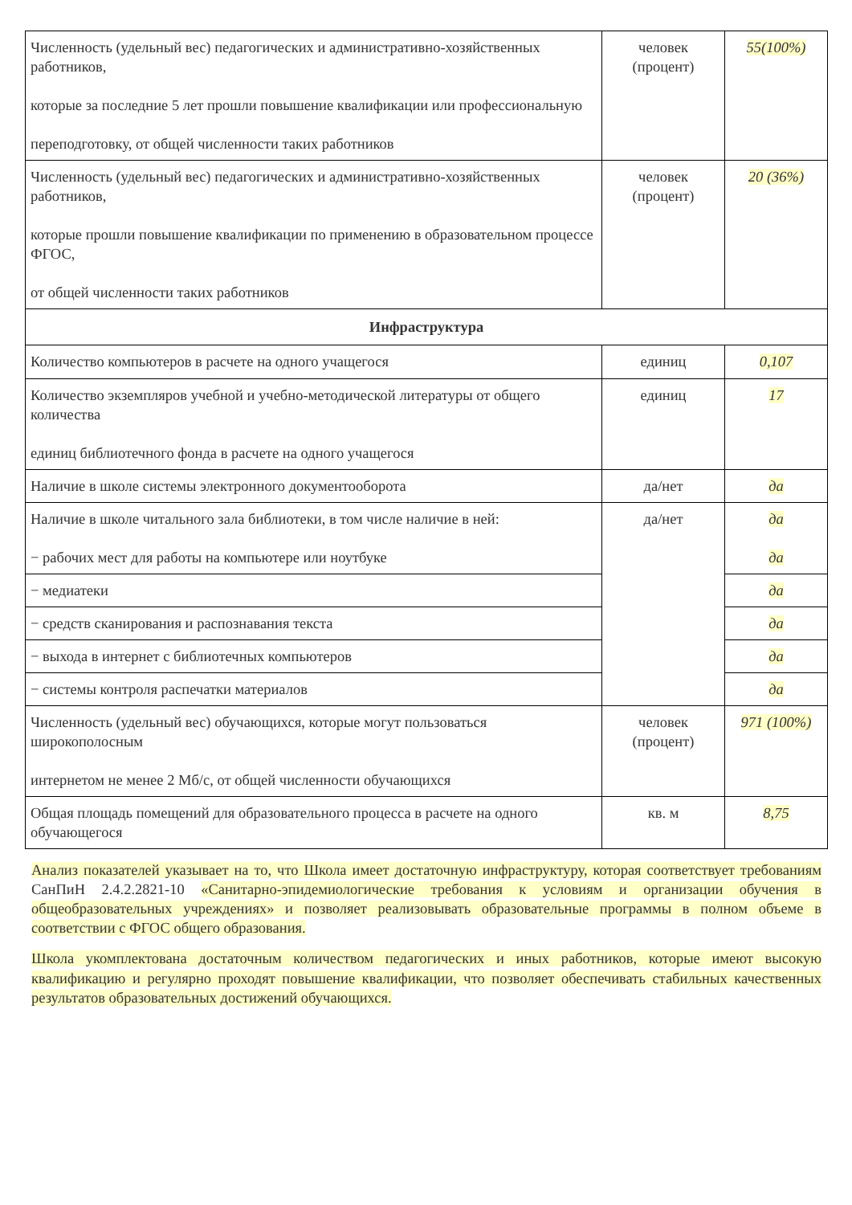| Численность (удельный вес) педагогических и административно-хозяйственных работников, которые за последние 5 лет прошли повышение квалификации или профессиональную переподготовку, от общей численности таких работников | человек (процент) | 55(100%) |
| Численность (удельный вес) педагогических и административно-хозяйственных работников, которые прошли повышение квалификации по применению в образовательном процессе ФГОС, от общей численности таких работников | человек (процент) | 20 (36%) |
| Инфраструктура | | |
| Количество компьютеров в расчете на одного учащегося | единиц | 0,107 |
| Количество экземпляров учебной и учебно-методической литературы от общего количества единиц библиотечного фонда в расчете на одного учащегося | единиц | 17 |
| Наличие в школе системы электронного документооборота | да/нет | да |
| Наличие в школе читального зала библиотеки, в том числе наличие в ней: − рабочих мест для работы на компьютере или ноутбуке | да/нет | да да |
| − медиатеки | | да |
| − средств сканирования и распознавания текста | | да |
| − выхода в интернет с библиотечных компьютеров | | да |
| − системы контроля распечатки материалов | | да |
| Численность (удельный вес) обучающихся, которые могут пользоваться широкополосным интернетом не менее 2 Мб/с, от общей численности обучающихся | человек (процент) | 971 (100%) |
| Общая площадь помещений для образовательного процесса в расчете на одного обучающегося | кв. м | 8,75 |
Анализ показателей указывает на то, что Школа имеет достаточную инфраструктуру, которая соответствует требованиям СанПиН 2.4.2.2821-10 «Санитарно-эпидемиологические требования к условиям и организации обучения в общеобразовательных учреждениях» и позволяет реализовывать образовательные программы в полном объеме в соответствии с ФГОС общего образования.
Школа укомплектована достаточным количеством педагогических и иных работников, которые имеют высокую квалификацию и регулярно проходят повышение квалификации, что позволяет обеспечивать стабильных качественных результатов образовательных достижений обучающихся.